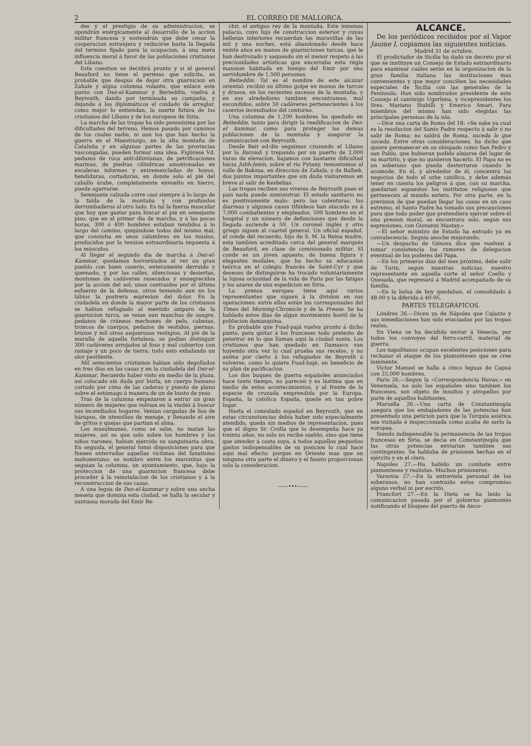2 EL CORREO DE MALLORCA.
des y el prestigio de su administracion, se opondrán enérgicamente al desarrollo de la accion militar francesa y sostendrán que debe cesar la cooperacion estranjera y reducirse hasta la llegada del término fijado para la ocupacion, á una mera influencia moral á favor de las poblaciones cristianas del Líbano.
Esta cuestion se decidirá pronto y si el general Beauford no tiene el permiso que solicita, es probable que despus de dejar otra guarnicion en Zahale y algua columna volante, que enlace este punto con Dez-el-Kammar y Berteddin, vuelva á Beyrouth, dando por terminada su campaña, y dejando á los diplomáticos el cuidado de arreglar, como mejor lo entiendan, la suerte futura de los cristianos del Líbano y de los europeos de Siria.
La marcha de las tropas ha sido penosísima por las dificultades del terreno. Hemos pasado por caminos de los cuales nadie, ni aun los que han hecho la guerra en el Maestrazgo, en la alta montaña de Cataluña y en algunas partes de las provincias vascongadas, pueden formar una idea. Figúrese Vd. pedazos de roca anti-diluvianas, de petrificaciones marinas, de piedras cilíndricas amontonadas en escaleras informes y entremezcladas de hoyos, hendiduras, cortaduras, en donde solo el pié del caballo árabe, completamente envuelto en hierro, puede agarrarse.
Semejante calzada corre casi siempre á lo largo de la falda de la montaña y con profundos derrumbaderos al otro lado. Es tal la fuerza muscular que hay que gastar para hincar el pié en semejante piso, que en el primer dia de marcha, y á las pocas horas, 300 ó 400 hombres estaban tendidos á lo largo del camino, quejándose todos del mismo mal, que consistia en unos calambres en los muslos, producidos por la tension estraordinaria impuesta á los músculos.
Al llegar el segundo dia de marcha á Dez-el-Kammar, quedamos horrorizados al ver un gran pueblo con buen caserío, enteramente derruido y quemado, y por las calles, silenciosas y desiertas, montones de cadáveres resecados y ennegrecidos por la accion del sol; unos contraidos por el último esfuerzo de la defensa, otros teniendo aun en los lábios la postrera espresion del dolor. En la ciudadela en donde la mayor parte de los cristianos se habian refugiado al mentido amparo de la guarnicion turca, se veian aun manchas de sangre, pedazos de cráneos mechones de pelo, cabezas, troncos de cuerpos, pedazos de vestidos, piernas, brazos y mil otros asquerosos vestigios. Al pié de la muralla de aquella fortaleza, se podian distinguir 300 cadáveres arrojados al foso y mal cubiertos con ramaje y un poco de tierra; todo esto exhalando un olor pestilente.
Mil setecientos cristianos habian sido degollados en tres dias en las casas y en la ciudadela del Dez-el-Kammar. Recuerdo haber visto en medio de la plaza, así colocado sin duda por burla, un cuerpo humano cortado por cima de las caderas y puesto de plano sobre el estómago á manera de un de busto de yeso
Tras de la columna empezaron á entrar un gran número de mujeres que volvian en la viudéz á buscar sus incendiados hogares. Venian cargadas de lios de hárapos, de utensilios de menaje, y llenando el aire de gritos y quejas que partian el alma.
Los musulmanes, como se sabe, no matan las mujeres, así es que solo sobre los hombres y los niños varones, habian ejercido su sanguinaria obra. En seguida, el general tomó disposiciones para que fuesen enterradas aquellas víctimas del fanatismo mahometano; se nombró entre los maronitas que seguian la columna, un ayuntamiento, que, bajo la proteccion de una guarnicion francesa debe proceder á la reinstalacion de los cristianos y á la reconstruccion de sus casas.
A una legua de Dez-el-kammar y sobre una ancha meseta que domina esta ciudad, se halla la secular y suntuosa morada del Emir Be-
chir, el antiguo rey de la montaña. Este inmenso palacio, cuyo lujo de construccion esterior y cuyas bellezas interiores recuerdan las maravillas de las mil y una noches, está abandonado desde hace veinte años en manos de guarniciones turcas, que le han destrozado y saqueado sin el menor respeto á las preciosidades artísticas que encerraba esta régia mansion habitada en tiempo del Emir por una servidumbre de 1,500 personas.
Beiteddin. Tal es el nombre de este alcázar oriental: recibió su último golpe en manos de turcos y drusos, en los recientes sucesos de la montaña, y en sus alrededores tambien encontramos, mal escondidos, sobre 50 cadáveres pertenecientes á los caseríos incendiados del contorno.
Una columna de 1,200 hombres ha quedado en Beiteddin, tanto para dirigir la reedificacion de Dez-el kammar, como para proteger las demas poblaciones de la montaña y asegurar la comunicacion con Beyrouth.
Desde Beit ed-din seguimos cruzando el Líbano por la Baroud; y trepando por un puerto de 2,000 varas de elevacion, bajamos con bastante dificultad hácia Jubb-Jenin, sobre el rio Pytany, remontamos al valle de Bakzaa, en direccion de Zahala, y de Balbek, dos puntos importantes que sin duda visitaremos en breve al salir de Kesbelias.
Las tropas reciben sus víveres de Beyrouth pues el pais nada puede suministrar. El estado sanitario no es positivamente malo: pero las calenturas, las diarreas y algunos casos tifóideos han atacado ya á 7,000 combatientes y empleados, 500 hombres en el hospital y un número de defunciones que desde la llegada asciende á 50. Un coronel inglés y otro griego siguen al cuartel general. Un oficial español, el conde del recuerdo, hijo de S. M. la Reina madre, esta tambien acreditado cerca del general marqués de Beauford, en clase de comisionado militar. El conde es un jóven apuesto, de buena figura y elegantes modales, que ha hecho su educasion teórica en el colegio francés de Saint-Cyr y que deseoso de distinguirse ha trocado voluntariamente la lujosa ociosidad de la vida de Paris por las fatigas y los azares de una espedicion en Siria.
La prensa europea tiene aquí varios representantes que siguen á la division en sus operaciones: entre ellos están los corresponsales del Times del Morning-Chronicle y de la Presse. Se ha hablado estos dias de algun movimiento hostil de la poblacion damasquina.
Es probable que Fuad-pajá vuelva pronto á dicho punto, para quitar á los franceses todo pretesto de penetrar en lo que llaman aqui la ciudad santa. Los cristianos que han quedado en Damasco van huyendo otra vez lo cual prueba sus recelos, y no anima por cierto á los refugiados de Beyruth á volverse, como lo quiere Fuad-bajé, en beneficio de su plan de pacificacion.
Los dos buques de guerra españoles anunciados hace tanto tiempo, no parecen y es lástima que en medio de estos acontecimientos, y al frente de la especie de cruzada emprendida por la Europa, España, la católica España, quede en tan pobre lugar.
Hasta el consulado español en Beyrouth, que en estas circunstancias debia haber sido especialmente atendido, queda sin medios de representacion, pues que el digno Sr. Crolla que lo desempeña hace ya treinta años, no solo no recibe sueldo, sino que tiene que atender á costa suya, á todos aquellos pequeños gastos indispensables de su posicion lo cual hace aquí mal efecto; porque en Oriente mas que en ninguna otra parte el dinero y el fausto proporcionan solo la consideracion.
——•••——
ALCANCE.
De los periódicos recibidos por el Vapor Jaume I, copiamos las siguientes noticias.
Madrid 31 de octubre.
El prodictador de Sicilia ha dado un decreto por el que se instituye un Consejo de Estado estraordinario para examinar cuáles serán en la organizacion de la gran familia italiana las instituciones mas convenientes y que mejor concilien las necesidades especiales de Sicilia con las generales de la Península. Han sido nombrados presidente de este Consejo el canónigo Ugorlena, y vicepresidentes los Sres. Mariano Stabilli y Emerico Amari. Para miembros del mismo han sido elegidas las principales personas de la isla.
—Dice una carta de Roma del 18: «Se sabe ya cual es la resolucion del Santo Padre respecto á salir ó no salir de Roma: no saldrá de Roma, suceda lo que suceda. Entre otras consideraciones, ha dicho que quiere permanecer en su obispado como San Pedro y san Pablo, que hubieran podido alejarse del lugar de su martirio, y que no quisieron hacerlo. El Papa no es un soberano que pueda desterrarse cuando le acomode. En él, y alrededor de él, concentra los negocios de todo el orbe católico, y debe además tener en cuenta los peligros á que, con su marcha, quedarian espuestos los institutos religiosos que pertenecen al mundo entero. Por otra parte, en la prevision de que puedan llegar las cosas en un caso estremo, el Santo Padre ha tomado sus precauciones para que todo poder que pretendiera ejercer sobre él una presion moral, se encontrara solo, segun sus espresiones, con Giovanni Mastay.»
—El señor ministro de Estado ha entrado ya en convalecencia. Seguia anoche mejorando.
—Un despacho de Génova dice que vuelven á tomar consistencia los rumores de delegacion eventual de los poderes del Papa.
—En los primeros dias del mes próximo, debe salir de Turin, segun nuestras noticias, nuestro representante en aquella corte el señor Coello y Quesada, que regresará á Madrid acompañado de su familia.
—En la bolsa de hoy quedaban, el consolidado á 48-90 y la diferida á 40-95.
PARTES TELEGRÁFICOS.
Lóndres 26.—Dicen ya de Nápoles que Cajazzo y sus inmediaciones han sido evacuadas por las tropas reales.
En Viena se ha decidido enviar á Venecia, por todos los convoyes del ferro-carril, material de guerra.
Los napolitanos ocupan escelentes posiciones para rechazar el ataque de los piamonteses que se cree inminente.
Victor Manuel se halla á cinco leguas de Capua con 25,000 hombres.
Paris 26.—Segun la «Correspondencia Havas,» en Venezuela, no solo los españoles sino tambien los franceses, son objeto de insultos y atropellos por parte de aquellos habitantes,
Marsella 26.—Una carta de Constantinopla asegura que los embajadores de las potencias han presentado una peticion para que la Turquia asiática sea visitada é inspeccionada como acaba de serlo la europea.
Siendo indispensable la permanencia de las tropas francesas en Siria, se decia en Constantinopla que las otras potencias enviarian tambien sus contingentes. Se hablaba de prisiones hechas en el ejército y en el clero.
Napoles 27.—Ha habido un combate entre piamonteses y realistas. Muchos prisioneros.
Varsovia 27.—En la entrevista personal de los soberanos, no han contraido estos compromiso alguno verbal ni por escrito.
Francfort 27.—En la Dieta se ha leido la comunicacion pasada por el gobierno piamontés notificando el bloqueo del puerto de Anco-